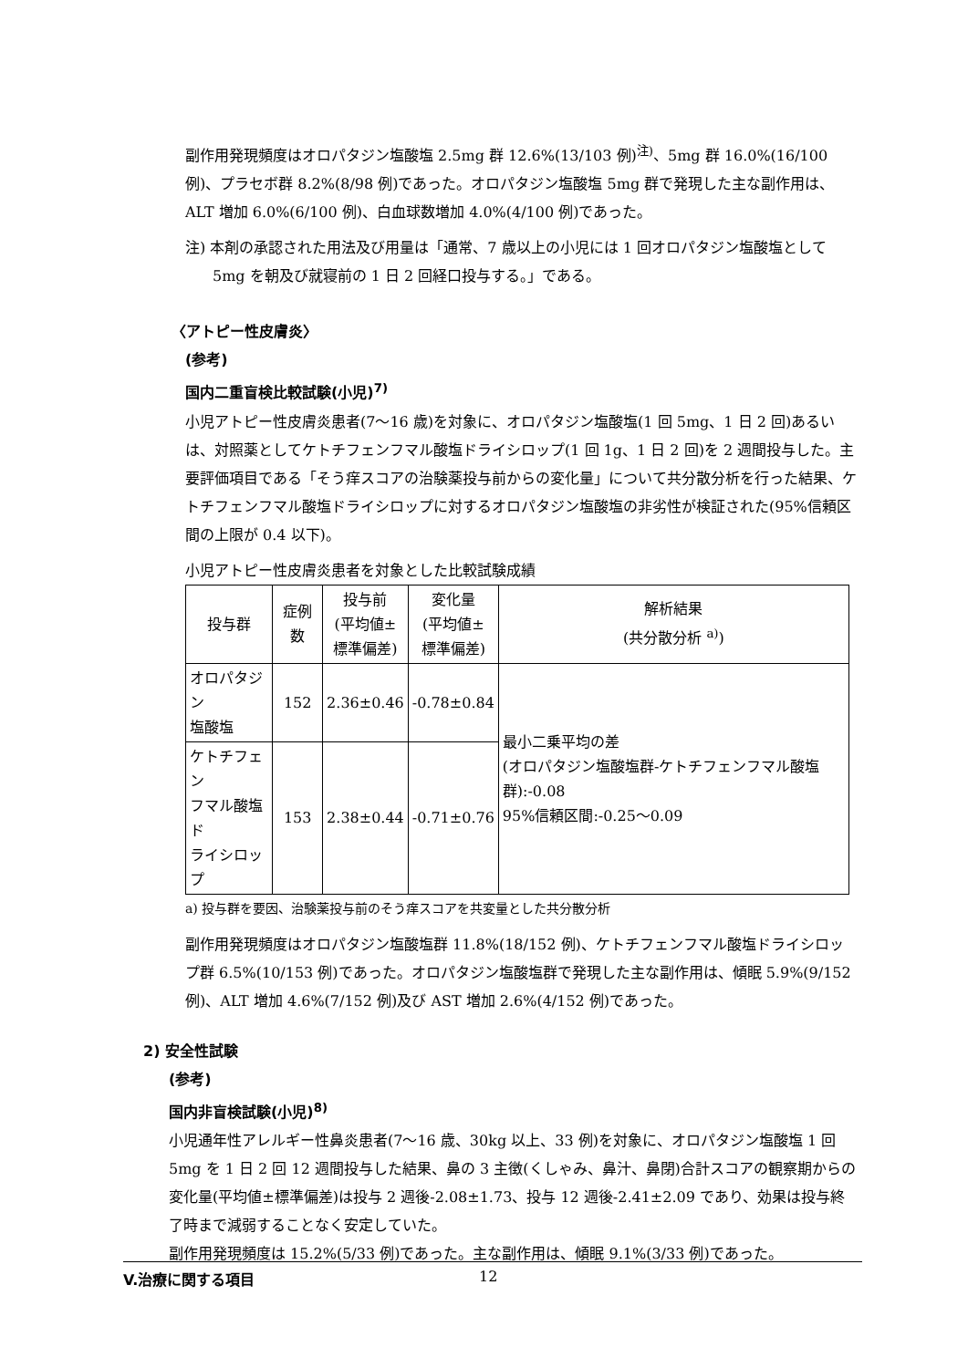副作用発現頻度はオロパタジン塩酸塩 2.5mg 群 12.6%(13/103 例)<sup>注)</sup>、5mg 群 16.0%(16/100 例)、プラセボ群 8.2%(8/98 例)であった。オロパタジン塩酸塩 5mg 群で発現した主な副作用は、ALT 増加 6.0%(6/100 例)、白血球数増加 4.0%(4/100 例)であった。
注) 本剤の承認された用法及び用量は「通常、7 歳以上の小児には 1 回オロパタジン塩酸塩として 5mg を朝及び就寝前の 1 日 2 回経口投与する。」である。
〈アトピー性皮膚炎〉
(参考)
国内二重盲検比較試験(小児)<sup>7)</sup>
小児アトピー性皮膚炎患者(7〜16 歳)を対象に、オロパタジン塩酸塩(1 回 5mg、1 日 2 回)あるいは、対照薬としてケトチフェンフマル酸塩ドライシロップ(1 回 1g、1 日 2 回)を 2 週間投与した。主要評価項目である「そう痒スコアの治験薬投与前からの変化量」について共分散分析を行った結果、ケトチフェンフマル酸塩ドライシロップに対するオロパタジン塩酸塩の非劣性が検証された(95%信頼区間の上限が 0.4 以下)。
小児アトピー性皮膚炎患者を対象とした比較試験成績
| 投与群 | 症例数 | 投与前 (平均値± 標準偏差) | 変化量 (平均値± 標準偏差) | 解析結果 (共分散分析 <sup>a)</sup>) |
| オロパタジン 塩酸塩 | 152 | 2.36±0.46 | -0.78±0.84 | 最小二乗平均の差 (オロパタジン塩酸塩群-ケトチフェンフマル酸塩群):-0.08 95%信頼区間:-0.25〜0.09 |
| ケトチフェン フマル酸塩ド ライシロップ | 153 | 2.38±0.44 | -0.71±0.76 | |
a) 投与群を要因、治験薬投与前のそう痒スコアを共変量とした共分散分析
副作用発現頻度はオロパタジン塩酸塩群 11.8%(18/152 例)、ケトチフェンフマル酸塩ドライシロップ群 6.5%(10/153 例)であった。オロパタジン塩酸塩群で発現した主な副作用は、傾眠 5.9%(9/152 例)、ALT 増加 4.6%(7/152 例)及び AST 増加 2.6%(4/152 例)であった。
2) 安全性試験
(参考)
国内非盲検試験(小児)<sup>8)</sup>
小児通年性アレルギー性鼻炎患者(7〜16 歳、30kg 以上、33 例)を対象に、オロパタジン塩酸塩 1 回 5mg を 1 日 2 回 12 週間投与した結果、鼻の 3 主徴(くしゃみ、鼻汁、鼻閉)合計スコアの観察期からの変化量(平均値±標準偏差)は投与 2 週後-2.08±1.73、投与 12 週後-2.41±2.09 であり、効果は投与終了時まで減弱することなく安定していた。
副作用発現頻度は 15.2%(5/33 例)であった。主な副作用は、傾眠 9.1%(3/33 例)であった。
V.治療に関する項目 12